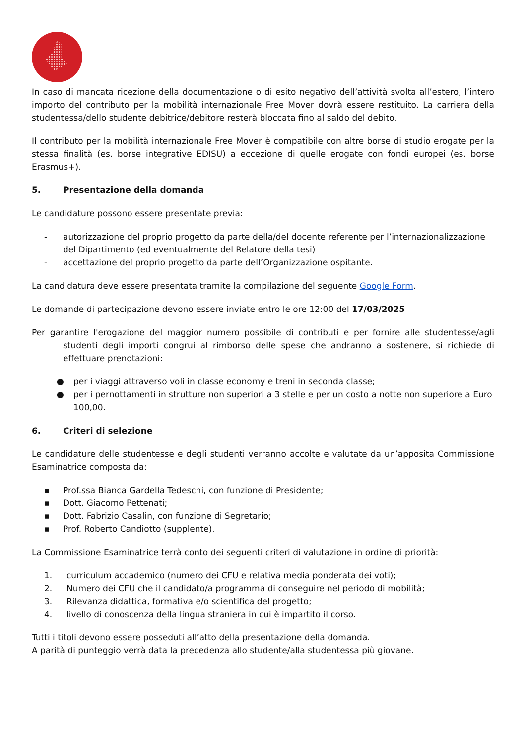In caso di mancata ricezione della documentazione o di esito negativo dell’attività svolta all’estero, l’intero importo del contributo per la mobilità internazionale Free Mover dovrà essere restituito. La carriera della studentessa/dello studente debitrice/debitore resterà bloccata fino al saldo del debito.
Il contributo per la mobilità internazionale Free Mover è compatibile con altre borse di studio erogate per la stessa finalità (es. borse integrative EDISU) a eccezione di quelle erogate con fondi europei (es. borse Erasmus+).
5. Presentazione della domanda
Le candidature possono essere presentate previa:
- autorizzazione del proprio progetto da parte della/del docente referente per l’internazionalizzazione del Dipartimento (ed eventualmente del Relatore della tesi)
- accettazione del proprio progetto da parte dell’Organizzazione ospitante.
La candidatura deve essere presentata tramite la compilazione del seguente Google Form.
Le domande di partecipazione devono essere inviate entro le ore 12:00 del 17/03/2025
Per garantire l'erogazione del maggior numero possibile di contributi e per fornire alle studentesse/agli studenti degli importi congrui al rimborso delle spese che andranno a sostenere, si richiede di effettuare prenotazioni:
● per i viaggi attraverso voli in classe economy e treni in seconda classe;
● per i pernottamenti in strutture non superiori a 3 stelle e per un costo a notte non superiore a Euro 100,00.
6. Criteri di selezione
Le candidature delle studentesse e degli studenti verranno accolte e valutate da un’apposita Commissione Esaminatrice composta da:
▪ Prof.ssa Bianca Gardella Tedeschi, con funzione di Presidente;
▪ Dott. Giacomo Pettenati;
▪ Dott. Fabrizio Casalin, con funzione di Segretario;
▪ Prof. Roberto Candiotto (supplente).
La Commissione Esaminatrice terrà conto dei seguenti criteri di valutazione in ordine di priorità:
1. curriculum accademico (numero dei CFU e relativa media ponderata dei voti);
2. Numero dei CFU che il candidato/a programma di conseguire nel periodo di mobilità;
3. Rilevanza didattica, formativa e/o scientifica del progetto;
4. livello di conoscenza della lingua straniera in cui è impartito il corso.
Tutti i titoli devono essere posseduti all’atto della presentazione della domanda.
A parità di punteggio verrà data la precedenza allo studente/alla studentessa più giovane.